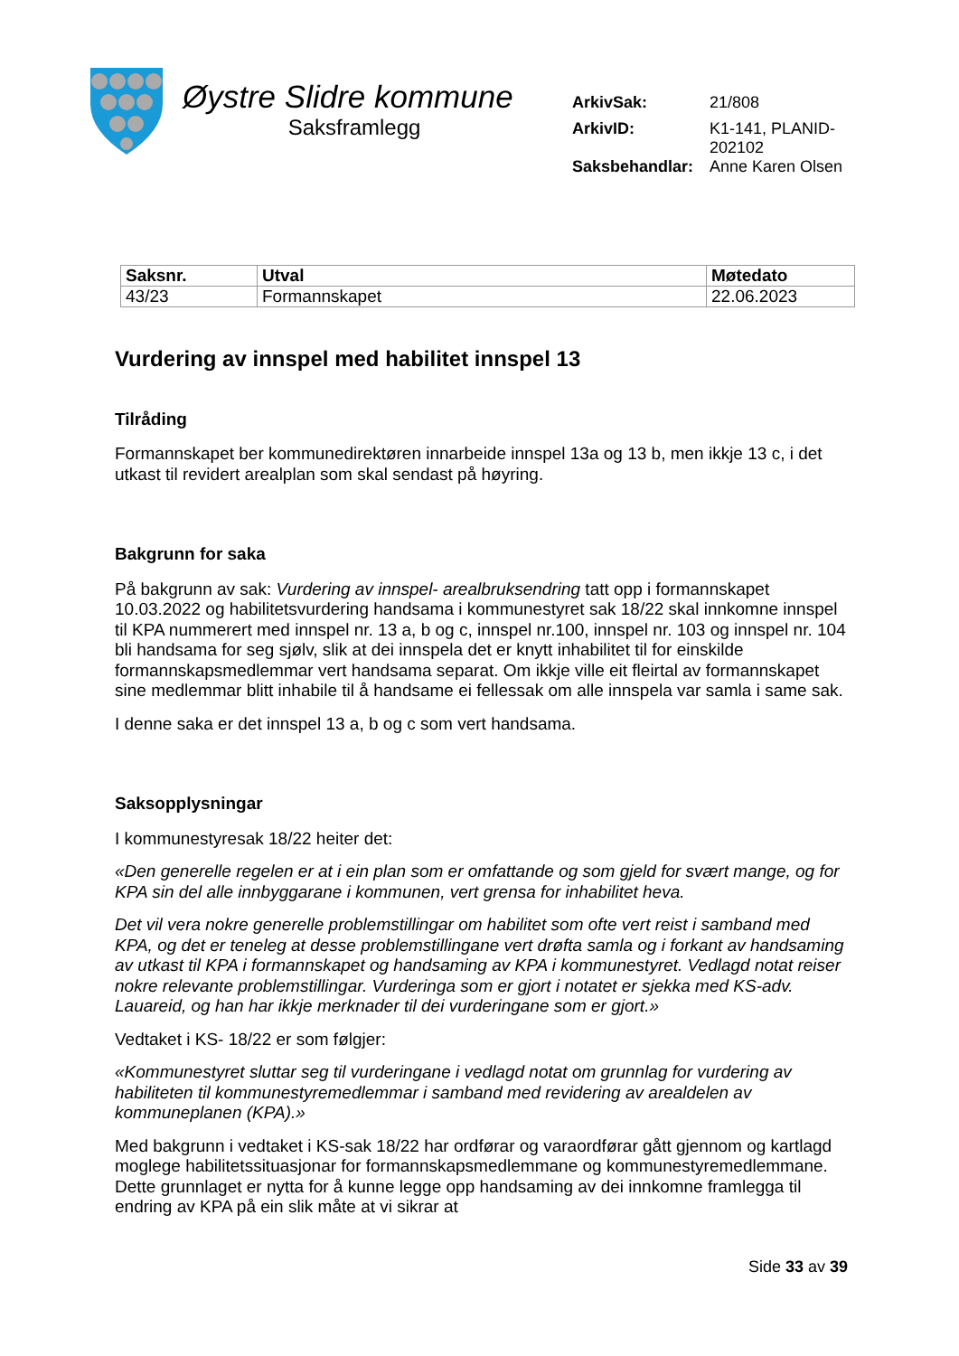Øystre Slidre kommune
Saksframlegg
| ArkivSak: | 21/808 |
| ArkivID: | K1-141, PLANID-202102 |
| Saksbehandlar: | Anne Karen Olsen |
| Saksnr. | Utval | Møtedato |
| --- | --- | --- |
| 43/23 | Formannskapet | 22.06.2023 |
Vurdering av innspel med habilitet innspel 13
Tilråding
Formannskapet ber kommunedirektøren innarbeide innspel 13a og 13 b, men ikkje 13 c, i det utkast til revidert arealplan som skal sendast på høyring.
Bakgrunn for saka
På bakgrunn av sak: Vurdering av innspel- arealbruksendring tatt opp i formannskapet 10.03.2022 og habilitetsvurdering handsama i kommunestyret sak 18/22 skal innkomne innspel til KPA nummerert med innspel nr. 13 a, b og c, innspel nr.100, innspel nr. 103 og innspel nr. 104 bli handsama for seg sjølv, slik at dei innspela det er knytt inhabilitet til for einskilde formannskapsmedlemmar vert handsama separat. Om ikkje ville eit fleirtal av formannskapet sine medlemmar blitt inhabile til å handsame ei fellessak om alle innspela var samla i same sak.
I denne saka er det innspel 13 a, b og c som vert handsama.
Saksopplysningar
I kommunestyresak 18/22 heiter det:
«Den generelle regelen er at i ein plan som er omfattande og som gjeld for svært mange, og for KPA sin del alle innbyggarane i kommunen, vert grensa for inhabilitet heva.
Det vil vera nokre generelle problemstillingar om habilitet som ofte vert reist i samband med KPA, og det er teneleg at desse problemstillingane vert drøfta samla og i forkant av handsaming av utkast til KPA i formannskapet og handsaming av KPA i kommunestyret. Vedlagd notat reiser nokre relevante problemstillingar. Vurderinga som er gjort i notatet er sjekka med KS-adv. Lauareid, og han har ikkje merknader til dei vurderingane som er gjort.»
Vedtaket i KS- 18/22 er som følgjer:
«Kommunestyret sluttar seg til vurderingane i vedlagd notat om grunnlag for vurdering av habiliteten til kommunestyremedlemmar i samband med revidering av arealdelen av kommuneplanen (KPA).»
Med bakgrunn i vedtaket i KS-sak 18/22 har ordførar og varaordførar gått gjennom og kartlagd moglege habilitetssituasjonar for formannskapsmedlemmane og kommunestyremedlemmane. Dette grunnlaget er nytta for å kunne legge opp handsaming av dei innkomne framlegga til endring av KPA på ein slik måte at vi sikrar at
Side 33 av 39